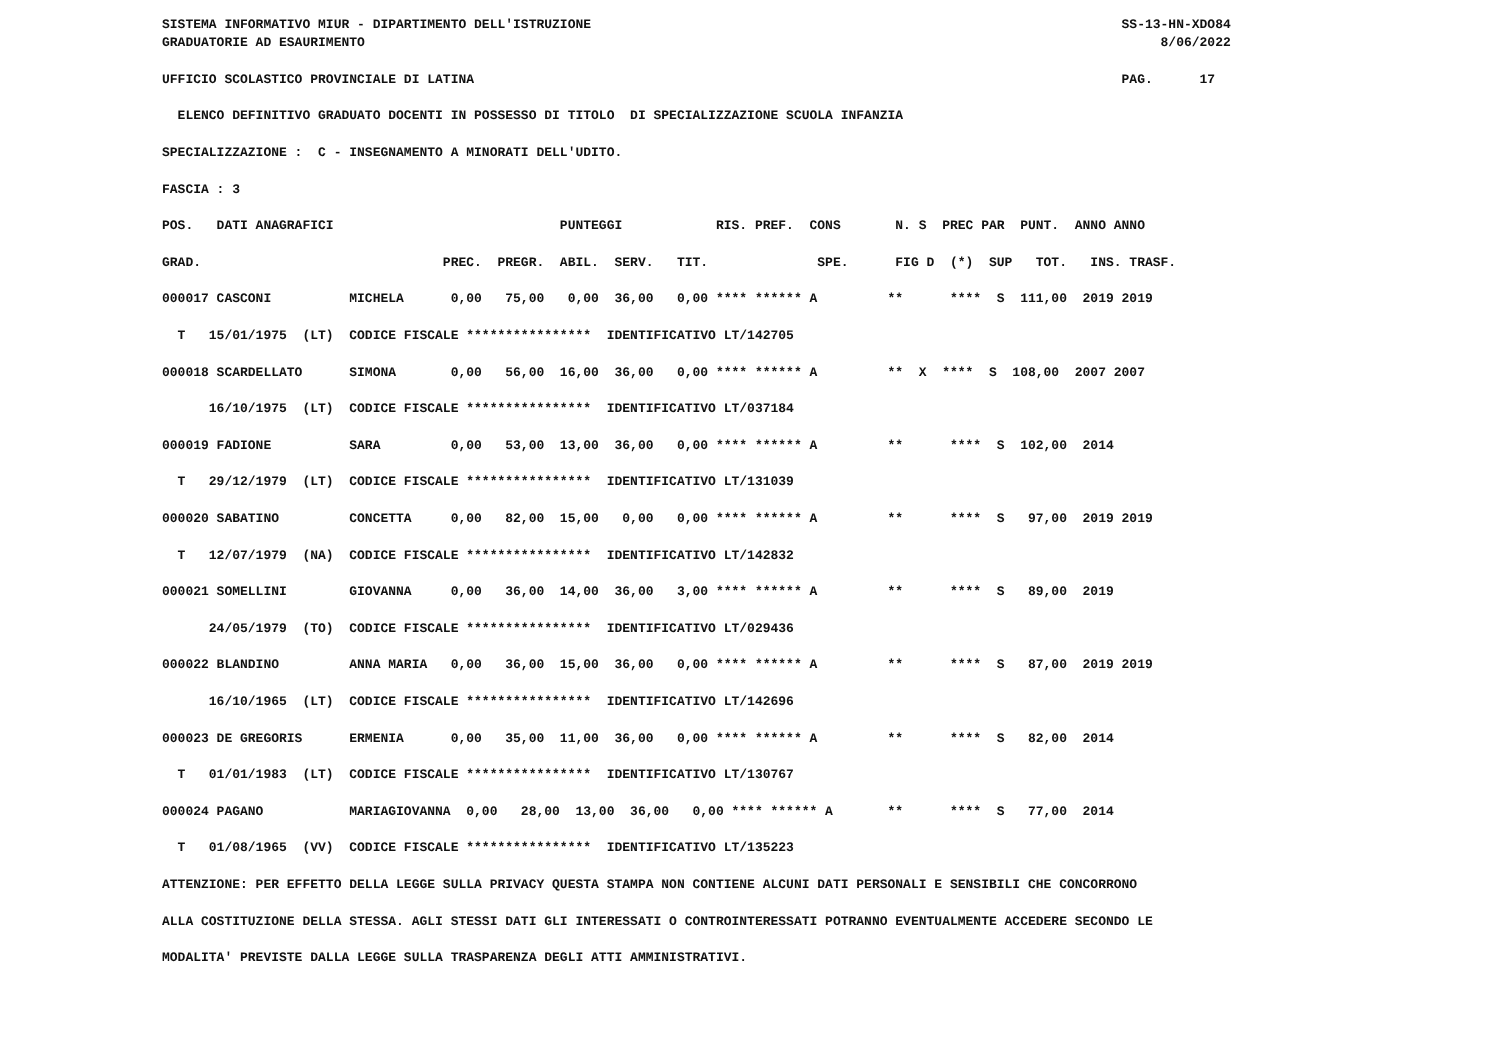SISTEMA INFORMATIVO MIUR - DIPARTIMENTO DELL'ISTRUZIONE                                                                    SS-13-HN-XDO84
GRADUATORIE AD ESAURIMENTO                                                                                                      8/06/2022

UFFICIO SCOLASTICO PROVINCIALE DI LATINA                                                                                   PAG.      17

  ELENCO DEFINITIVO GRADUATO DOCENTI IN POSSESSO DI TITOLO  DI SPECIALIZZAZIONE SCUOLA INFANZIA

SPECIALIZZAZIONE :  C - INSEGNAMENTO A MINORATI DELL'UDITO.

FASCIA : 3

POS.   DATI ANAGRAFICI                             PUNTEGGI            RIS. PREF.  CONS       N. S  PREC PAR  PUNT.  ANNO ANNO

GRAD.                               PREC.  PREGR.  ABIL.  SERV.   TIT.              SPE.      FIG D  (*)  SUP   TOT.   INS. TRASF.

000017 CASCONI          MICHELA      0,00   75,00   0,00  36,00   0,00 **** ****** A         **      ****  S  111,00  2019 2019

  T   15/01/1975  (LT)  CODICE FISCALE ****************  IDENTIFICATIVO LT/142705

000018 SCARDELLATO      SIMONA       0,00   56,00  16,00  36,00   0,00 **** ****** A         **  X  ****  S  108,00  2007 2007

      16/10/1975  (LT)  CODICE FISCALE ****************  IDENTIFICATIVO LT/037184

000019 FADIONE          SARA         0,00   53,00  13,00  36,00   0,00 **** ****** A         **      ****  S  102,00  2014

  T   29/12/1979  (LT)  CODICE FISCALE ****************  IDENTIFICATIVO LT/131039

000020 SABATINO         CONCETTA     0,00   82,00  15,00   0,00   0,00 **** ****** A         **      ****  S   97,00  2019 2019

  T   12/07/1979  (NA)  CODICE FISCALE ****************  IDENTIFICATIVO LT/142832

000021 SOMELLINI        GIOVANNA     0,00   36,00  14,00  36,00   3,00 **** ****** A         **      ****  S   89,00  2019

      24/05/1979  (TO)  CODICE FISCALE ****************  IDENTIFICATIVO LT/029436

000022 BLANDINO         ANNA MARIA   0,00   36,00  15,00  36,00   0,00 **** ****** A         **      ****  S   87,00  2019 2019

      16/10/1965  (LT)  CODICE FISCALE ****************  IDENTIFICATIVO LT/142696

000023 DE GREGORIS      ERMENIA      0,00   35,00  11,00  36,00   0,00 **** ****** A         **      ****  S   82,00  2014

  T   01/01/1983  (LT)  CODICE FISCALE ****************  IDENTIFICATIVO LT/130767

000024 PAGANO           MARIAGIOVANNA  0,00   28,00  13,00  36,00   0,00 **** ****** A       **      ****  S   77,00  2014

  T   01/08/1965  (VV)  CODICE FISCALE ****************  IDENTIFICATIVO LT/135223

ATTENZIONE: PER EFFETTO DELLA LEGGE SULLA PRIVACY QUESTA STAMPA NON CONTIENE ALCUNI DATI PERSONALI E SENSIBILI CHE CONCORRONO

ALLA COSTITUZIONE DELLA STESSA. AGLI STESSI DATI GLI INTERESSATI O CONTROINTERESSATI POTRANNO EVENTUALMENTE ACCEDERE SECONDO LE

MODALITA' PREVISTE DALLA LEGGE SULLA TRASPARENZA DEGLI ATTI AMMINISTRATIVI.